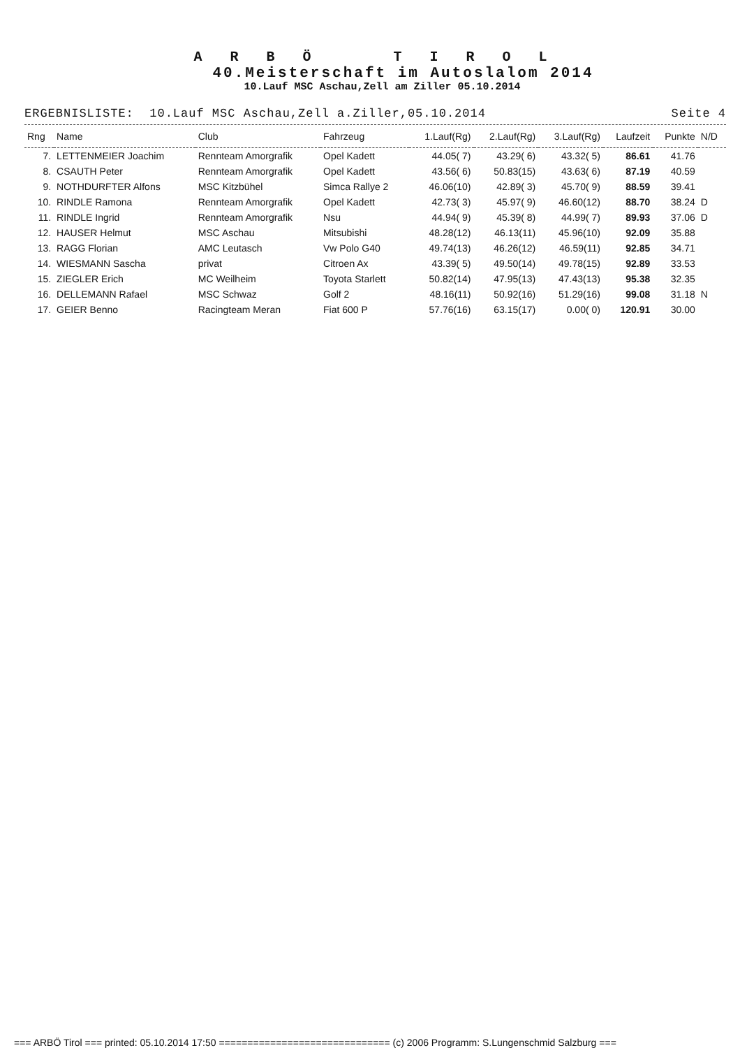A R B Ö T I R O L
40.Meisterschaft im Autoslalom 2014
10.Lauf MSC Aschau,Zell am Ziller 05.10.2014
ERGEBNISLISTE: 10.Lauf MSC Aschau,Zell a.Ziller,05.10.2014 Seite 4
| Rng | Name | Club | Fahrzeug | 1.Lauf(Rg) | 2.Lauf(Rg) | 3.Lauf(Rg) | Laufzeit | Punkte | N/D |
| --- | --- | --- | --- | --- | --- | --- | --- | --- | --- |
| 7. | LETTENMEIER Joachim | Rennteam Amorgrafik | Opel Kadett | 44.05( 7) | 43.29( 6) | 43.32( 5) | 86.61 | 41.76 | |
| 8. | CSAUTH Peter | Rennteam Amorgrafik | Opel Kadett | 43.56( 6) | 50.83(15) | 43.63( 6) | 87.19 | 40.59 | |
| 9. | NOTHDURFTER Alfons | MSC Kitzbühel | Simca Rallye 2 | 46.06(10) | 42.89( 3) | 45.70( 9) | 88.59 | 39.41 | |
| 10. | RINDLE Ramona | Rennteam Amorgrafik | Opel Kadett | 42.73( 3) | 45.97( 9) | 46.60(12) | 88.70 | 38.24 | D |
| 11. | RINDLE Ingrid | Rennteam Amorgrafik | Nsu | 44.94( 9) | 45.39( 8) | 44.99( 7) | 89.93 | 37.06 | D |
| 12. | HAUSER Helmut | MSC Aschau | Mitsubishi | 48.28(12) | 46.13(11) | 45.96(10) | 92.09 | 35.88 | |
| 13. | RAGG Florian | AMC Leutasch | Vw Polo G40 | 49.74(13) | 46.26(12) | 46.59(11) | 92.85 | 34.71 | |
| 14. | WIESMANN Sascha | privat | Citroen Ax | 43.39( 5) | 49.50(14) | 49.78(15) | 92.89 | 33.53 | |
| 15. | ZIEGLER Erich | MC Weilheim | Toyota Starlett | 50.82(14) | 47.95(13) | 47.43(13) | 95.38 | 32.35 | |
| 16. | DELLEMANN Rafael | MSC Schwaz | Golf 2 | 48.16(11) | 50.92(16) | 51.29(16) | 99.08 | 31.18 | N |
| 17. | GEIER Benno | Racingteam Meran | Fiat 600 P | 57.76(16) | 63.15(17) | 0.00( 0) | 120.91 | 30.00 | |
=== ARBÖ Tirol === printed: 05.10.2014 17:50 ============================== (c) 2006 Programm: S.Lungenschmid Salzburg ===